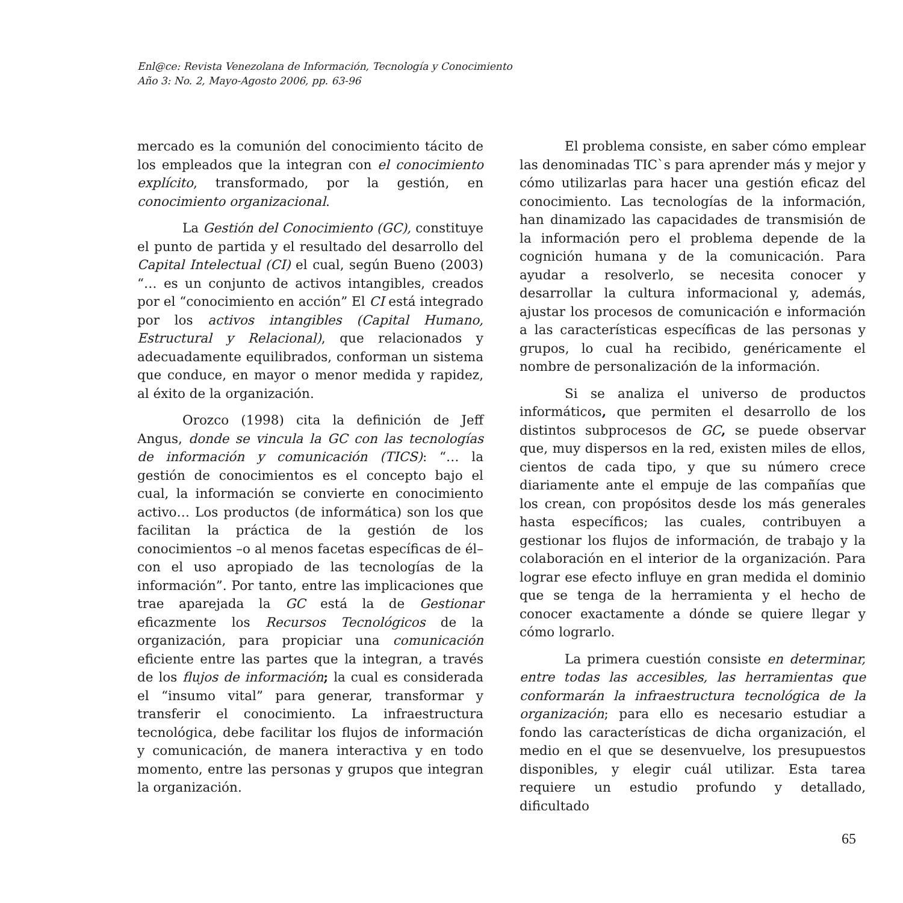Enl@ce: Revista Venezolana de Información, Tecnología y Conocimiento
Año 3: No. 2, Mayo-Agosto 2006, pp. 63-96
mercado es la comunión del conocimiento tácito de los empleados que la integran con el conocimiento explícito, transformado, por la gestión, en conocimiento organizacional.
La Gestión del Conocimiento (GC), constituye el punto de partida y el resultado del desarrollo del Capital Intelectual (CI) el cual, según Bueno (2003) “… es un conjunto de activos intangibles, creados por el “conocimiento en acción” El CI está integrado por los activos intangibles (Capital Humano, Estructural y Relacional), que relacionados y adecuadamente equilibrados, conforman un sistema que conduce, en mayor o menor medida y rapidez, al éxito de la organización.
Orozco (1998) cita la definición de Jeff Angus, donde se vincula la GC con las tecnologías de información y comunicación (TICS): “… la gestión de conocimientos es el concepto bajo el cual, la información se convierte en conocimiento activo… Los productos (de informática) son los que facilitan la práctica de la gestión de los conocimientos –o al menos facetas específicas de él– con el uso apropiado de las tecnologías de la información”. Por tanto, entre las implicaciones que trae aparejada la GC está la de Gestionar eficazmente los Recursos Tecnológicos de la organización, para propiciar una comunicación eficiente entre las partes que la integran, a través de los flujos de información; la cual es considerada el “insumo vital” para generar, transformar y transferir el conocimiento. La infraestructura tecnológica, debe facilitar los flujos de información y comunicación, de manera interactiva y en todo momento, entre las personas y grupos que integran la organización.
El problema consiste, en saber cómo emplear las denominadas TIC`s para aprender más y mejor y cómo utilizarlas para hacer una gestión eficaz del conocimiento. Las tecnologías de la información, han dinamizado las capacidades de transmisión de la información pero el problema depende de la cognición humana y de la comunicación. Para ayudar a resolverlo, se necesita conocer y desarrollar la cultura informacional y, además, ajustar los procesos de comunicación e información a las características específicas de las personas y grupos, lo cual ha recibido, genéricamente el nombre de personalización de la información.
Si se analiza el universo de productos informáticos, que permiten el desarrollo de los distintos subprocesos de GC, se puede observar que, muy dispersos en la red, existen miles de ellos, cientos de cada tipo, y que su número crece diariamente ante el empuje de las compañías que los crean, con propósitos desde los más generales hasta específicos; las cuales, contribuyen a gestionar los flujos de información, de trabajo y la colaboración en el interior de la organización. Para lograr ese efecto influye en gran medida el dominio que se tenga de la herramienta y el hecho de conocer exactamente a dónde se quiere llegar y cómo lograrlo.
La primera cuestión consiste en determinar, entre todas las accesibles, las herramientas que conformarán la infraestructura tecnológica de la organización; para ello es necesario estudiar a fondo las características de dicha organización, el medio en el que se desenvuelve, los presupuestos disponibles, y elegir cuál utilizar. Esta tarea requiere un estudio profundo y detallado, dificultado
65